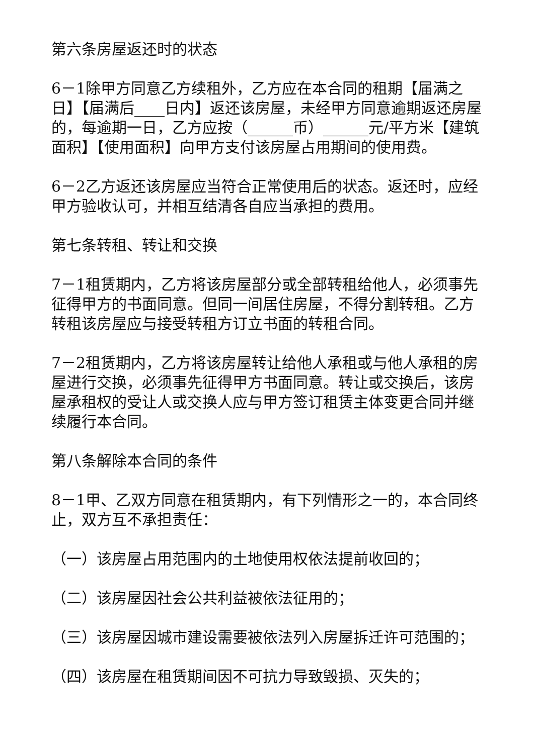第六条房屋返还时的状态
6－1除甲方同意乙方续租外，乙方应在本合同的租期【届满之日】【届满后____日内】返还该房屋，未经甲方同意逾期返还房屋的，每逾期一日，乙方应按（______币）______元/平方米【建筑面积】【使用面积】向甲方支付该房屋占用期间的使用费。
6－2乙方返还该房屋应当符合正常使用后的状态。返还时，应经甲方验收认可，并相互结清各自应当承担的费用。
第七条转租、转让和交换
7－1租赁期内，乙方将该房屋部分或全部转租给他人，必须事先征得甲方的书面同意。但同一间居住房屋，不得分割转租。乙方转租该房屋应与接受转租方订立书面的转租合同。
7－2租赁期内，乙方将该房屋转让给他人承租或与他人承租的房屋进行交换，必须事先征得甲方书面同意。转让或交换后，该房屋承租权的受让人或交换人应与甲方签订租赁主体变更合同并继续履行本合同。
第八条解除本合同的条件
8－1甲、乙双方同意在租赁期内，有下列情形之一的，本合同终止，双方互不承担责任：
（一）该房屋占用范围内的土地使用权依法提前收回的；
（二）该房屋因社会公共利益被依法征用的；
（三）该房屋因城市建设需要被依法列入房屋拆迁许可范围的；
（四）该房屋在租赁期间因不可抗力导致毁损、灭失的；